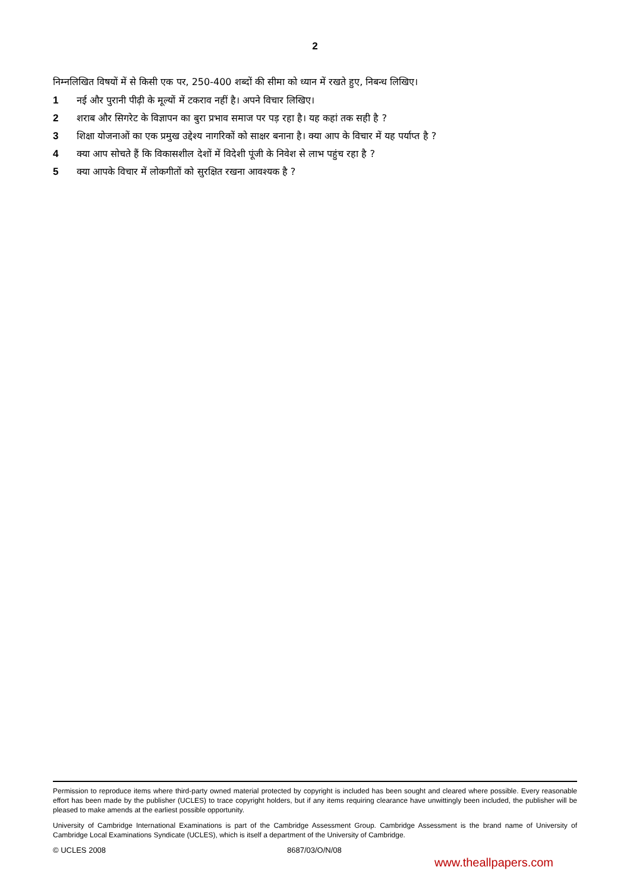2
निम्नलिखित विषयों में से किसी एक पर, 250-400 शब्दों की सीमा को ध्यान में रखते हुए, निबन्ध लिखिए।
1 नई और पुरानी पीढ़ी के मूल्यों में टकराव नहीं है। अपने विचार लिखिए।
2 शराब और सिगरेट के विज्ञापन का बुरा प्रभाव समाज पर पड़ रहा है। यह कहां तक सही है ?
3 शिक्षा योजनाओं का एक प्रमुख उद्देश्य नागरिकों को साक्षर बनाना है। क्या आप के विचार में यह पर्याप्त है ?
4 क्या आप सोचते हैं कि विकासशील देशों में विदेशी पूंजी के निवेश से लाभ पहुंच रहा है ?
5 क्या आपके विचार में लोकगीतों को सुरक्षित रखना आवश्यक है ?
Permission to reproduce items where third-party owned material protected by copyright is included has been sought and cleared where possible. Every reasonable effort has been made by the publisher (UCLES) to trace copyright holders, but if any items requiring clearance have unwittingly been included, the publisher will be pleased to make amends at the earliest possible opportunity.
University of Cambridge International Examinations is part of the Cambridge Assessment Group. Cambridge Assessment is the brand name of University of Cambridge Local Examinations Syndicate (UCLES), which is itself a department of the University of Cambridge.
© UCLES 2008 8687/03/O/N/08
www.theallpapers.com